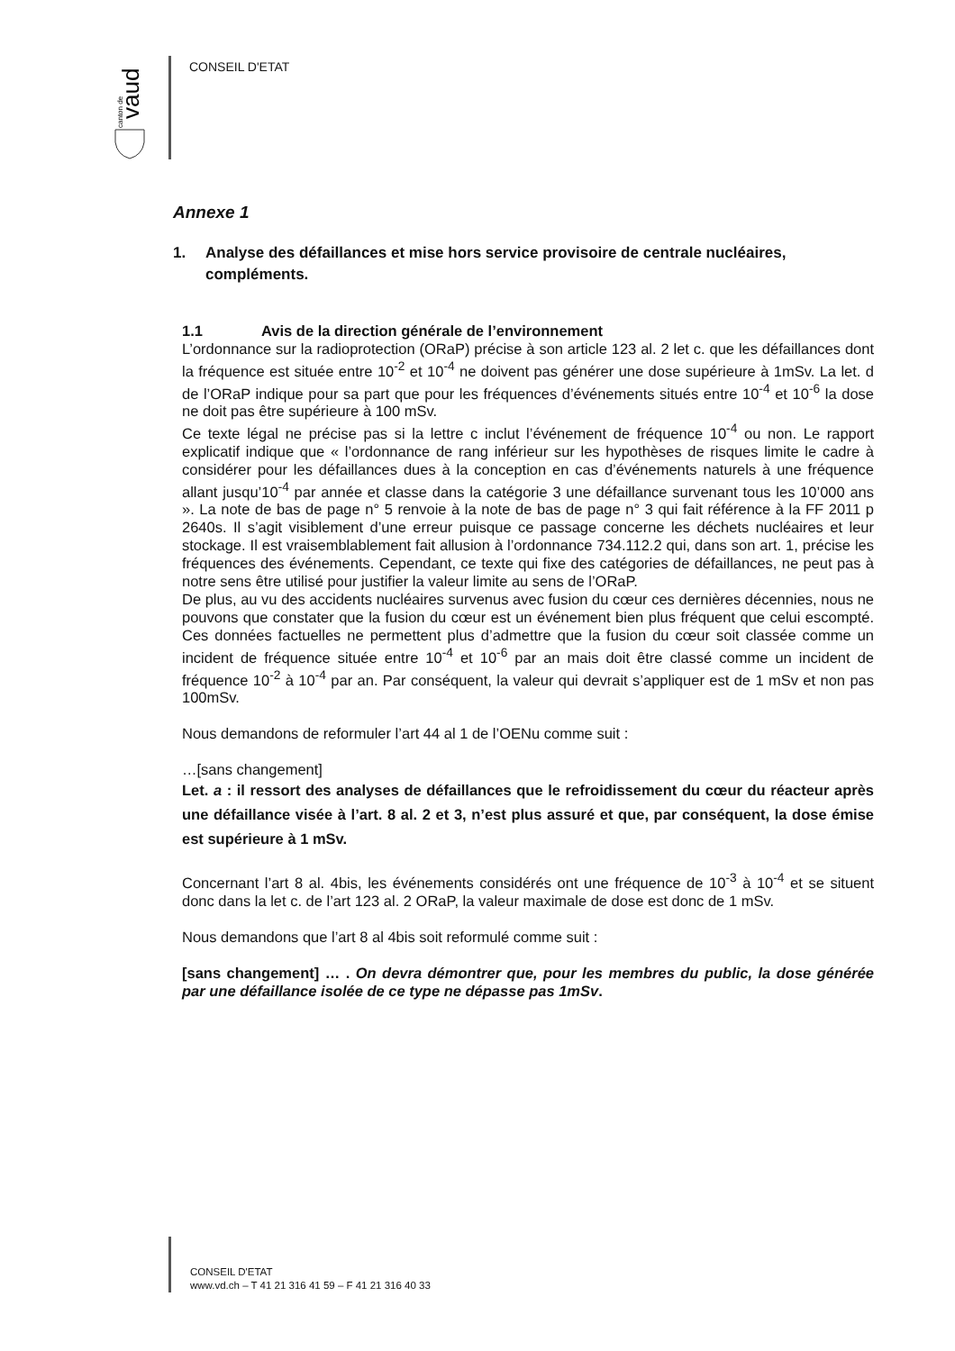vaud
canton de
CONSEIL D'ETAT
Annexe 1
1. Analyse des défaillances et mise hors service provisoire de centrale nucléaires, compléments.
1.1 Avis de la direction générale de l’environnement
L’ordonnance sur la radioprotection (ORaP) précise à son article 123 al. 2 let c. que les défaillances dont la fréquence est située entre 10<sup>-2</sup> et 10<sup>-4</sup> ne doivent pas générer une dose supérieure à 1mSv. La let. d de l’ORaP indique pour sa part que pour les fréquences d’événements situés entre 10<sup>-4</sup> et 10<sup>-6</sup> la dose ne doit pas être supérieure à 100 mSv.
Ce texte légal ne précise pas si la lettre c inclut l’événement de fréquence 10<sup>-4</sup> ou non. Le rapport explicatif indique que « l’ordonnance de rang inférieur sur les hypothèses de risques limite le cadre à considérer pour les défaillances dues à la conception en cas d’événements naturels à une fréquence allant jusqu’10<sup>-4</sup> par année et classe dans la catégorie 3 une défaillance survenant tous les 10’000 ans ». La note de bas de page n° 5 renvoie à la note de bas de page n° 3 qui fait référence à la FF 2011 p 2640s. Il s’agit visiblement d’une erreur puisque ce passage concerne les déchets nucléaires et leur stockage. Il est vraisemblablement fait allusion à l’ordonnance 734.112.2 qui, dans son art. 1, précise les fréquences des événements. Cependant, ce texte qui fixe des catégories de défaillances, ne peut pas à notre sens être utilisé pour justifier la valeur limite au sens de l’ORaP.
De plus, au vu des accidents nucléaires survenus avec fusion du cœur ces dernières décennies, nous ne pouvons que constater que la fusion du cœur est un événement bien plus fréquent que celui escompté. Ces données factuelles ne permettent plus d’admettre que la fusion du cœur soit classée comme un incident de fréquence située entre 10<sup>-4</sup> et 10<sup>-6</sup> par an mais doit être classé comme un incident de fréquence 10<sup>-2</sup> à 10<sup>-4</sup> par an. Par conséquent, la valeur qui devrait s’appliquer est de 1 mSv et non pas 100mSv.
Nous demandons de reformuler l’art 44 al 1 de l’OENu comme suit :
…[sans changement]
Let. a : il ressort des analyses de défaillances que le refroidissement du cœur du réacteur après une défaillance visée à l’art. 8 al. 2 et 3, n’est plus assuré et que, par conséquent, la dose émise est supérieure à 1 mSv.
Concernant l’art 8 al. 4bis, les événements considérés ont une fréquence de 10<sup>-3</sup> à 10<sup>-4</sup> et se situent donc dans la let c. de l’art 123 al. 2 ORaP, la valeur maximale de dose est donc de 1 mSv.
Nous demandons que l’art 8 al 4bis soit reformulé comme suit :
[sans changement] … . On devra démontrer que, pour les membres du public, la dose générée par une défaillance isolée de ce type ne dépasse pas 1mSv.
CONSEIL D'ETAT
www.vd.ch – T 41 21 316 41 59 – F 41 21 316 40 33